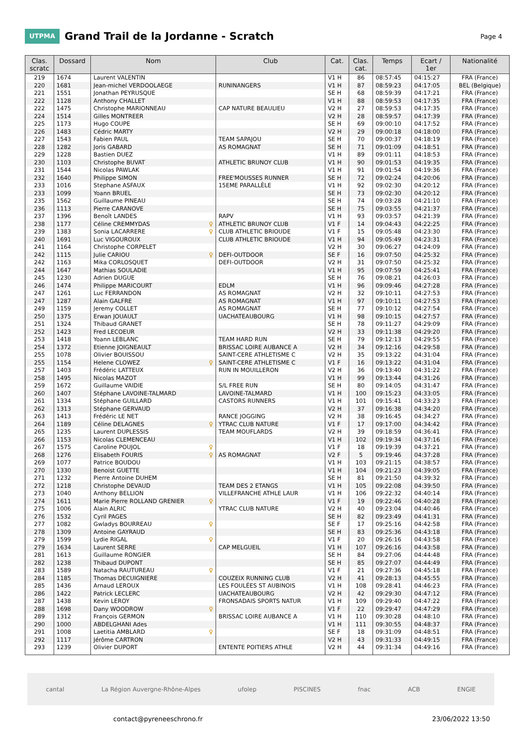UTPMA
Grand Trail de la Jordanne - Scratch
Page 4
| Clas. scratc | Dossard | Nom | Club | Cat. | Clas. cat. | Temps | Ecart / 1er | Nationalité |
| --- | --- | --- | --- | --- | --- | --- | --- | --- |
| 219 | 1674 | Laurent VALENTIN | | V1 H | 86 | 08:57:45 | 04:15:27 | FRA (France) |
| 220 | 1681 | Jean-michel VERDOOLAEGE | RUNINANGERS | V1 H | 87 | 08:59:23 | 04:17:05 | BEL (Belgique) |
| 221 | 1551 | Jonathan PEYRUSQUE | | SE H | 68 | 08:59:39 | 04:17:21 | FRA (France) |
| 222 | 1128 | Anthony CHALLET | | V1 H | 88 | 08:59:53 | 04:17:35 | FRA (France) |
| 222 | 1475 | Christophe MARIONNEAU | CAP NATURE BEAULIEU | V2 H | 27 | 08:59:53 | 04:17:35 | FRA (France) |
| 224 | 1514 | Gilles MONTREER | | V2 H | 28 | 08:59:57 | 04:17:39 | FRA (France) |
| 225 | 1173 | Hugo COUPE | | SE H | 69 | 09:00:10 | 04:17:52 | FRA (France) |
| 226 | 1483 | Cédric MARTY | | V2 H | 29 | 09:00:18 | 04:18:00 | FRA (France) |
| 227 | 1543 | Fabien PAUL | TEAM SAPAJOU | SE H | 70 | 09:00:37 | 04:18:19 | FRA (France) |
| 228 | 1282 | Joris GABARD | AS ROMAGNAT | SE H | 71 | 09:01:09 | 04:18:51 | FRA (France) |
| 229 | 1228 | Bastien DUEZ | | V1 H | 89 | 09:01:11 | 04:18:53 | FRA (France) |
| 230 | 1103 | Christophe BUVAT | ATHLETIC BRUNOY CLUB | V1 H | 90 | 09:01:53 | 04:19:35 | FRA (France) |
| 231 | 1544 | Nicolas PAWLAK | | V1 H | 91 | 09:01:54 | 04:19:36 | FRA (France) |
| 232 | 1640 | Philippe SIMON | FREE'MOUSSES RUNNER | SE H | 72 | 09:02:24 | 04:20:06 | FRA (France) |
| 233 | 1016 | Stephane ASFAUX | 15EME PARALLÈLE | V1 H | 92 | 09:02:30 | 04:20:12 | FRA (France) |
| 233 | 1099 | Yoann BRUEL | | SE H | 73 | 09:02:30 | 04:20:12 | FRA (France) |
| 235 | 1562 | Guillaume PINEAU | | SE H | 74 | 09:03:28 | 04:21:10 | FRA (France) |
| 236 | 1113 | Pierre CARANOVE | | SE H | 75 | 09:03:55 | 04:21:37 | FRA (France) |
| 237 | 1396 | Benoît LANDES | RAPV | V1 H | 93 | 09:03:57 | 04:21:39 | FRA (France) |
| 238 | 1177 | Céline CREMMYDAS ♀ | ATHLETIC BRUNOY CLUB | V1 F | 14 | 09:04:43 | 04:22:25 | FRA (France) |
| 239 | 1383 | Sonia LACARRERE ♀ | CLUB ATHLETIC BRIOUDE | V1 F | 15 | 09:05:48 | 04:23:30 | FRA (France) |
| 240 | 1691 | Luc VIGOUROUX | CLUB ATHLETIC BRIOUDE | V1 H | 94 | 09:05:49 | 04:23:31 | FRA (France) |
| 241 | 1164 | Christophe CORPELET | | V2 H | 30 | 09:06:27 | 04:24:09 | FRA (France) |
| 242 | 1115 | Julie CARIOU ♀ | DEFI-OUTDOOR | SE F | 16 | 09:07:50 | 04:25:32 | FRA (France) |
| 242 | 1163 | Mika CORLOSQUET | DEFI-OUTDOOR | V2 H | 31 | 09:07:50 | 04:25:32 | FRA (France) |
| 244 | 1647 | Mathias SOULADIE | | V1 H | 95 | 09:07:59 | 04:25:41 | FRA (France) |
| 245 | 1230 | Adrien DUGUE | | SE H | 76 | 09:08:21 | 04:26:03 | FRA (France) |
| 246 | 1474 | Philippe MARICOURT | EDLM | V1 H | 96 | 09:09:46 | 04:27:28 | FRA (France) |
| 247 | 1261 | Luc FERRANDON | AS ROMAGNAT | V2 H | 32 | 09:10:11 | 04:27:53 | FRA (France) |
| 247 | 1287 | Alain GALFRE | AS ROMAGNAT | V1 H | 97 | 09:10:11 | 04:27:53 | FRA (France) |
| 249 | 1159 | Jeremy COLLET | AS ROMAGNAT | SE H | 77 | 09:10:12 | 04:27:54 | FRA (France) |
| 250 | 1375 | Erwan JOUAULT | UACHATEAUBOURG | V1 H | 98 | 09:10:15 | 04:27:57 | FRA (France) |
| 251 | 1324 | Thibaud GRANET | | SE H | 78 | 09:11:27 | 04:29:09 | FRA (France) |
| 252 | 1423 | Fred LECOEUR | | V2 H | 33 | 09:11:38 | 04:29:20 | FRA (France) |
| 253 | 1418 | Yoann LEBLANC | TEAM HARD RUN | SE H | 79 | 09:12:13 | 04:29:55 | FRA (France) |
| 254 | 1372 | Etienne JOIGNEAULT | BRISSAC LOIRE AUBANCE A | V2 H | 34 | 09:12:16 | 04:29:58 | FRA (France) |
| 255 | 1078 | Olivier BOUISSOU | SAINT-CERE ATHLETISME C | V2 H | 35 | 09:13:22 | 04:31:04 | FRA (France) |
| 255 | 1154 | Helene CLOWEZ ♀ | SAINT-CERE ATHLETISME C | V1 F | 16 | 09:13:22 | 04:31:04 | FRA (France) |
| 257 | 1403 | Frédéric LATTEUX | RUN IN MOUILLERON | V2 H | 36 | 09:13:40 | 04:31:22 | FRA (France) |
| 258 | 1495 | Nicolas MAZOT | | V1 H | 99 | 09:13:44 | 04:31:26 | FRA (France) |
| 259 | 1672 | Guillaume VAIDIE | S/L FREE RUN | SE H | 80 | 09:14:05 | 04:31:47 | FRA (France) |
| 260 | 1407 | Stéphane LAVOINE-TALMARD | LAVOINE-TALMARD | V1 H | 100 | 09:15:23 | 04:33:05 | FRA (France) |
| 261 | 1334 | Stéphane GUILLARD | CASTORS RUNNERS | V1 H | 101 | 09:15:41 | 04:33:23 | FRA (France) |
| 262 | 1313 | Stéphane GERVAUD | | V2 H | 37 | 09:16:38 | 04:34:20 | FRA (France) |
| 263 | 1413 | Frédéric LE NET | RANCE JOGGING | V2 H | 38 | 09:16:45 | 04:34:27 | FRA (France) |
| 264 | 1189 | Céline DELAGNES ♀ | YTRAC CLUB NATURE | V1 F | 17 | 09:17:00 | 04:34:42 | FRA (France) |
| 265 | 1235 | Laurent DUPLESSIS | TEAM MOUFLARDS | V2 H | 39 | 09:18:59 | 04:36:41 | FRA (France) |
| 266 | 1153 | Nicolas CLEMENCEAU | | V1 H | 102 | 09:19:34 | 04:37:16 | FRA (France) |
| 267 | 1575 | Caroline POUJOL ♀ | | V1 F | 18 | 09:19:39 | 04:37:21 | FRA (France) |
| 268 | 1276 | Elisabeth FOURIS ♀ | AS ROMAGNAT | V2 F | 5 | 09:19:46 | 04:37:28 | FRA (France) |
| 269 | 1077 | Patrice BOUDOU | | V1 H | 103 | 09:21:15 | 04:38:57 | FRA (France) |
| 270 | 1330 | Benoist GUETTE | | V1 H | 104 | 09:21:23 | 04:39:05 | FRA (France) |
| 271 | 1232 | Pierre Antoine DUHEM | | SE H | 81 | 09:21:50 | 04:39:32 | FRA (France) |
| 272 | 1218 | Christophe DEVAUD | TEAM DES 2 ETANGS | V1 H | 105 | 09:22:08 | 04:39:50 | FRA (France) |
| 273 | 1040 | Anthony BELLION | VILLEFRANCHE ATHLE LAUR | V1 H | 106 | 09:22:32 | 04:40:14 | FRA (France) |
| 274 | 1611 | Marie Pierre ROLLAND GRENIER ♀ | | V1 F | 19 | 09:22:46 | 04:40:28 | FRA (France) |
| 275 | 1006 | Alain ALRIC | YTRAC CLUB NATURE | V2 H | 40 | 09:23:04 | 04:40:46 | FRA (France) |
| 276 | 1532 | Cyril PAGES | | SE H | 82 | 09:23:49 | 04:41:31 | FRA (France) |
| 277 | 1082 | Gwladys BOURREAU ♀ | | SE F | 17 | 09:25:16 | 04:42:58 | FRA (France) |
| 278 | 1309 | Antoine GAYRAUD | | SE H | 83 | 09:25:36 | 04:43:18 | FRA (France) |
| 279 | 1599 | Lydie RIGAL ♀ | | V1 F | 20 | 09:26:16 | 04:43:58 | FRA (France) |
| 279 | 1634 | Laurent SERRE | CAP MELGUEIL | V1 H | 107 | 09:26:16 | 04:43:58 | FRA (France) |
| 281 | 1613 | Guillaume RONGIER | | SE H | 84 | 09:27:06 | 04:44:48 | FRA (France) |
| 282 | 1238 | Thibaud DUPONT | | SE H | 85 | 09:27:07 | 04:44:49 | FRA (France) |
| 283 | 1589 | Natacha RAUTUREAU ♀ | | V1 F | 21 | 09:27:36 | 04:45:18 | FRA (France) |
| 284 | 1185 | Thomas DECUIGNIERE | COUZEIX RUNNING CLUB | V2 H | 41 | 09:28:13 | 04:45:55 | FRA (France) |
| 285 | 1436 | Arnaud LEROUX | LES FOULÉES ST AUBINOIS | V1 H | 108 | 09:28:41 | 04:46:23 | FRA (France) |
| 286 | 1422 | Patrick LECLERC | UACHATEAUBOURG | V2 H | 42 | 09:29:30 | 04:47:12 | FRA (France) |
| 287 | 1438 | Kevin LEROY | FRONSADAIS SPORTS NATUR | V1 H | 109 | 09:29:40 | 04:47:22 | FRA (France) |
| 288 | 1698 | Dany WOODROW ♀ | | V1 F | 22 | 09:29:47 | 04:47:29 | FRA (France) |
| 289 | 1312 | François GERMON | BRISSAC LOIRE AUBANCE A | V1 H | 110 | 09:30:28 | 04:48:10 | FRA (France) |
| 290 | 1000 | ABDELGHANI Ades | | V1 H | 111 | 09:30:55 | 04:48:37 | FRA (France) |
| 291 | 1008 | Laetitia AMBLARD ♀ | | SE F | 18 | 09:31:09 | 04:48:51 | FRA (France) |
| 292 | 1117 | Jérôme CARTRON | | V2 H | 43 | 09:31:33 | 04:49:15 | FRA (France) |
| 293 | 1239 | Olivier DUPORT | ENTENTE POITIERS ATHLE | V2 H | 44 | 09:31:34 | 04:49:16 | FRA (France) |
cantal La Région Auvergne-Rhône-Alpes ufolep PISCINES fnac ACB ENGIE
contact@pyreneeschrono.fr 23/06/2022 13:50